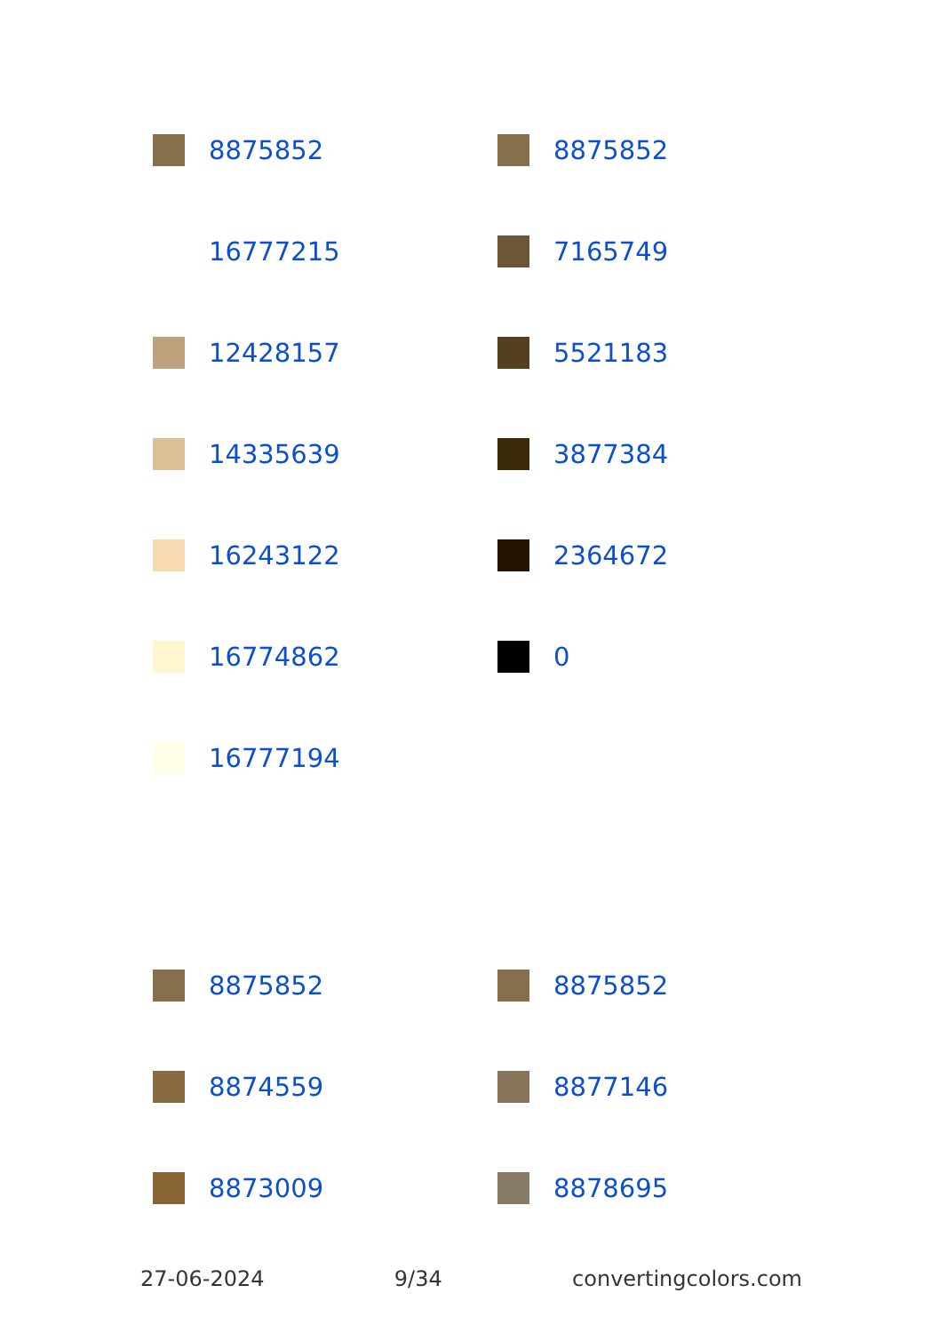8875852
8875852
16777215
7165749
12428157
5521183
14335639
3877384
16243122
2364672
16774862
0
16777194
8875852
8875852
8874559
8877146
8873009
8878695
27-06-2024 9/34 convertingcolors.com